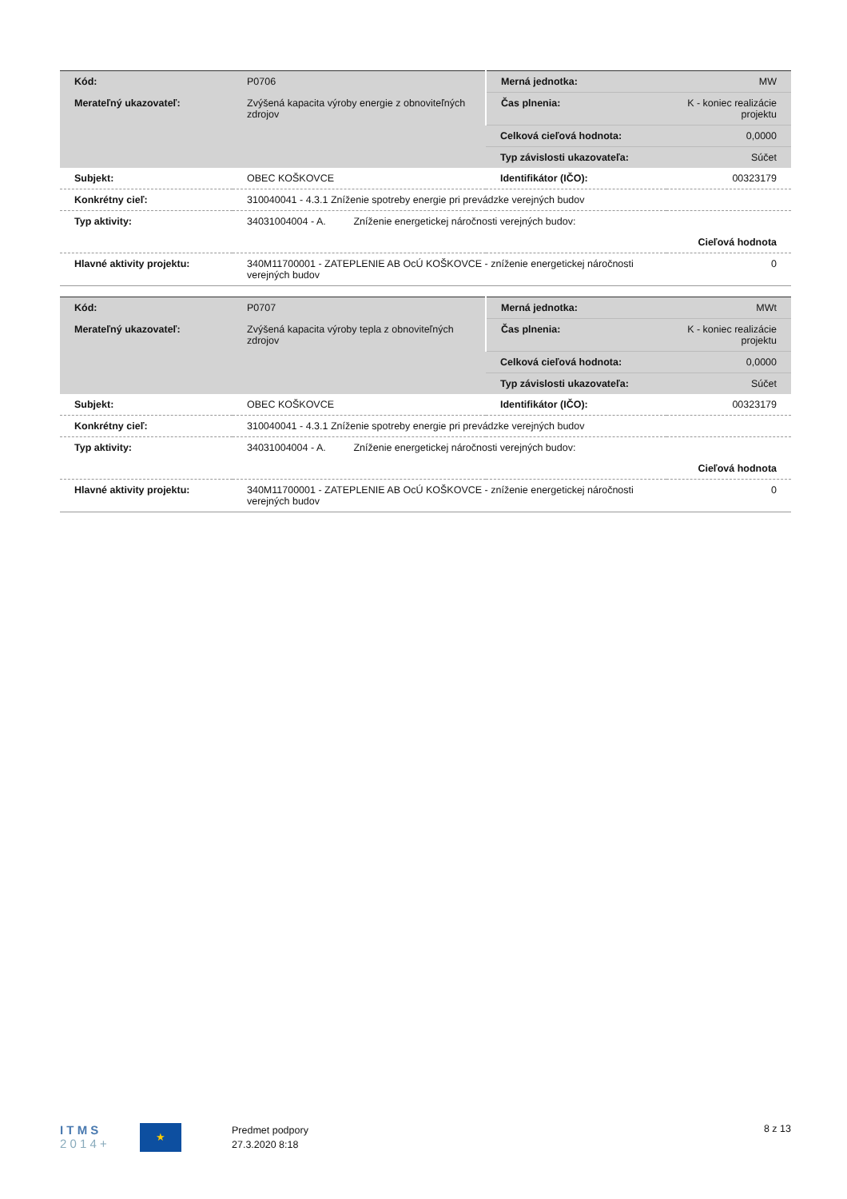| Kód: | P0706 | Merná jednotka: | MW |
| Merateľný ukazovateľ: | Zvýšená kapacita výroby energie z obnoviteľných zdrojov | Čas plnenia: | K - koniec realizácie projektu |
| | | Celková cieľová hodnota: | 0,0000 |
| | | Typ závislosti ukazovateľa: | Súčet |
| Subjekt: | OBEC KOŠKOVCE | Identifikátor (IČO): | 00323179 |
| Konkrétny cieľ: | 310040041 - 4.3.1 Zníženie spotreby energie pri prevádzke verejných budov | | |
| Typ aktivity: | 34031004004 - A. Zníženie energetickej náročnosti verejných budov: | | |
| | Cieľová hodnota | | |
| Hlavné aktivity projektu: | 340M11700001 - ZATEPLENIE AB OcÚ KOŠKOVCE - zníženie energetickej náročnosti verejných budov | | 0 |
| Kód: | P0707 | Merná jednotka: | MWt |
| Merateľný ukazovateľ: | Zvýšená kapacita výroby tepla z obnoviteľných zdrojov | Čas plnenia: | K - koniec realizácie projektu |
| | | Celková cieľová hodnota: | 0,0000 |
| | | Typ závislosti ukazovateľa: | Súčet |
| Subjekt: | OBEC KOŠKOVCE | Identifikátor (IČO): | 00323179 |
| Konkrétny cieľ: | 310040041 - 4.3.1 Zníženie spotreby energie pri prevádzke verejných budov | | |
| Typ aktivity: | 34031004004 - A. Zníženie energetickej náročnosti verejných budov: | | |
| | Cieľová hodnota | | |
| Hlavné aktivity projektu: | 340M11700001 - ZATEPLENIE AB OcÚ KOŠKOVCE - zníženie energetickej náročnosti verejných budov | | 0 |
I T M S
2 0 1 4 +
★
Predmet podpory
27.3.2020 8:18
8 z 13